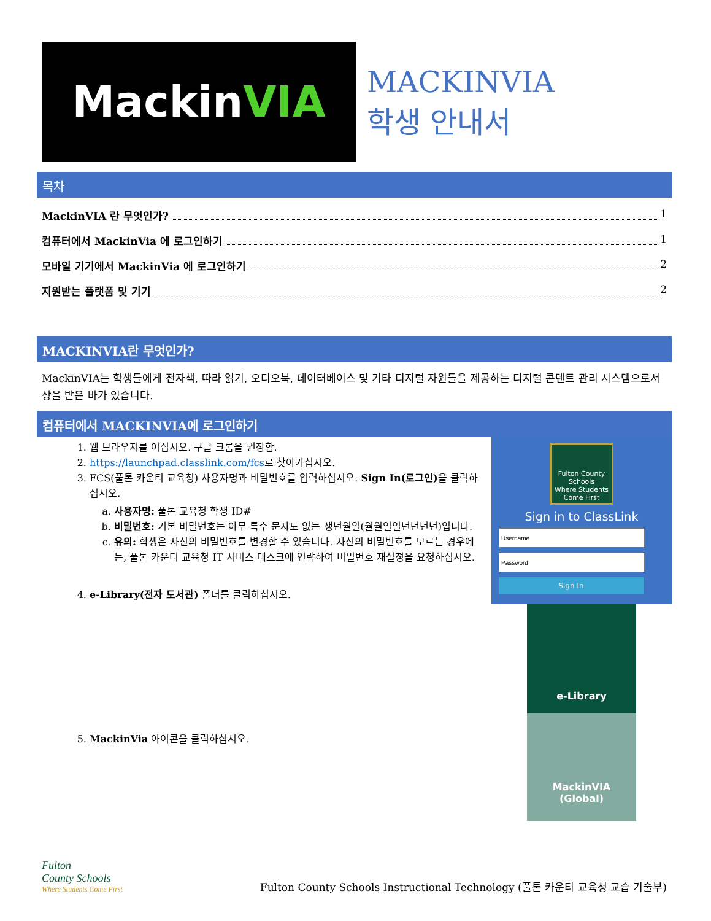Mackin VIA
MACKINVIA
학생 안내서
목차
MackinVIA 란 무엇인가? 1
컴퓨터에서 MackinVia 에 로그인하기 1
모바일 기기에서 MackinVia 에 로그인하기 2
지원받는 플랫폼 및 기기 2
MACKINVIA란 무엇인가?
MackinVIA는 학생들에게 전자책, 따라 읽기, 오디오북, 데이터베이스 및 기타 디지털 자원들을 제공하는 디지털 콘텐트 관리 시스템으로서 상을 받은 바가 있습니다.
컴퓨터에서 MACKINVIA에 로그인하기
1. 웹 브라우저를 여십시오. 구글 크롬을 권장함.
2. https://launchpad.classlink.com/fcs로 찾아가십시오.
3. FCS(풀톤 카운티 교육청) 사용자명과 비밀번호를 입력하십시오. Sign In(로그인) 을 클릭하십시오.
a. 사용자명: 풀톤 교육청 학생 ID#
b. 비밀번호: 기본 비밀번호는 아무 특수 문자도 없는 생년월일(월월일일년년년년)입니다.
c. 유의: 학생은 자신의 비밀번호를 변경할 수 있습니다. 자신의 비밀번호를 모르는 경우에는, 풀톤 카운티 교육청 IT 서비스 데스크에 연락하여 비밀번호 재설정을 요청하십시오.
4. e-Library(전자 도서관) 폴더를 클릭하십시오.
5. MackinVia 아이콘을 클릭하십시오.
Fulton County Schools
Where Students Come First
Sign in to ClassLink
Sign In
e-Library
MackinVIA
(Global)
Fulton
County Schools
Where Students Come First
Fulton County Schools Instructional Technology (풀톤 카운티 교육청 교습 기술부)